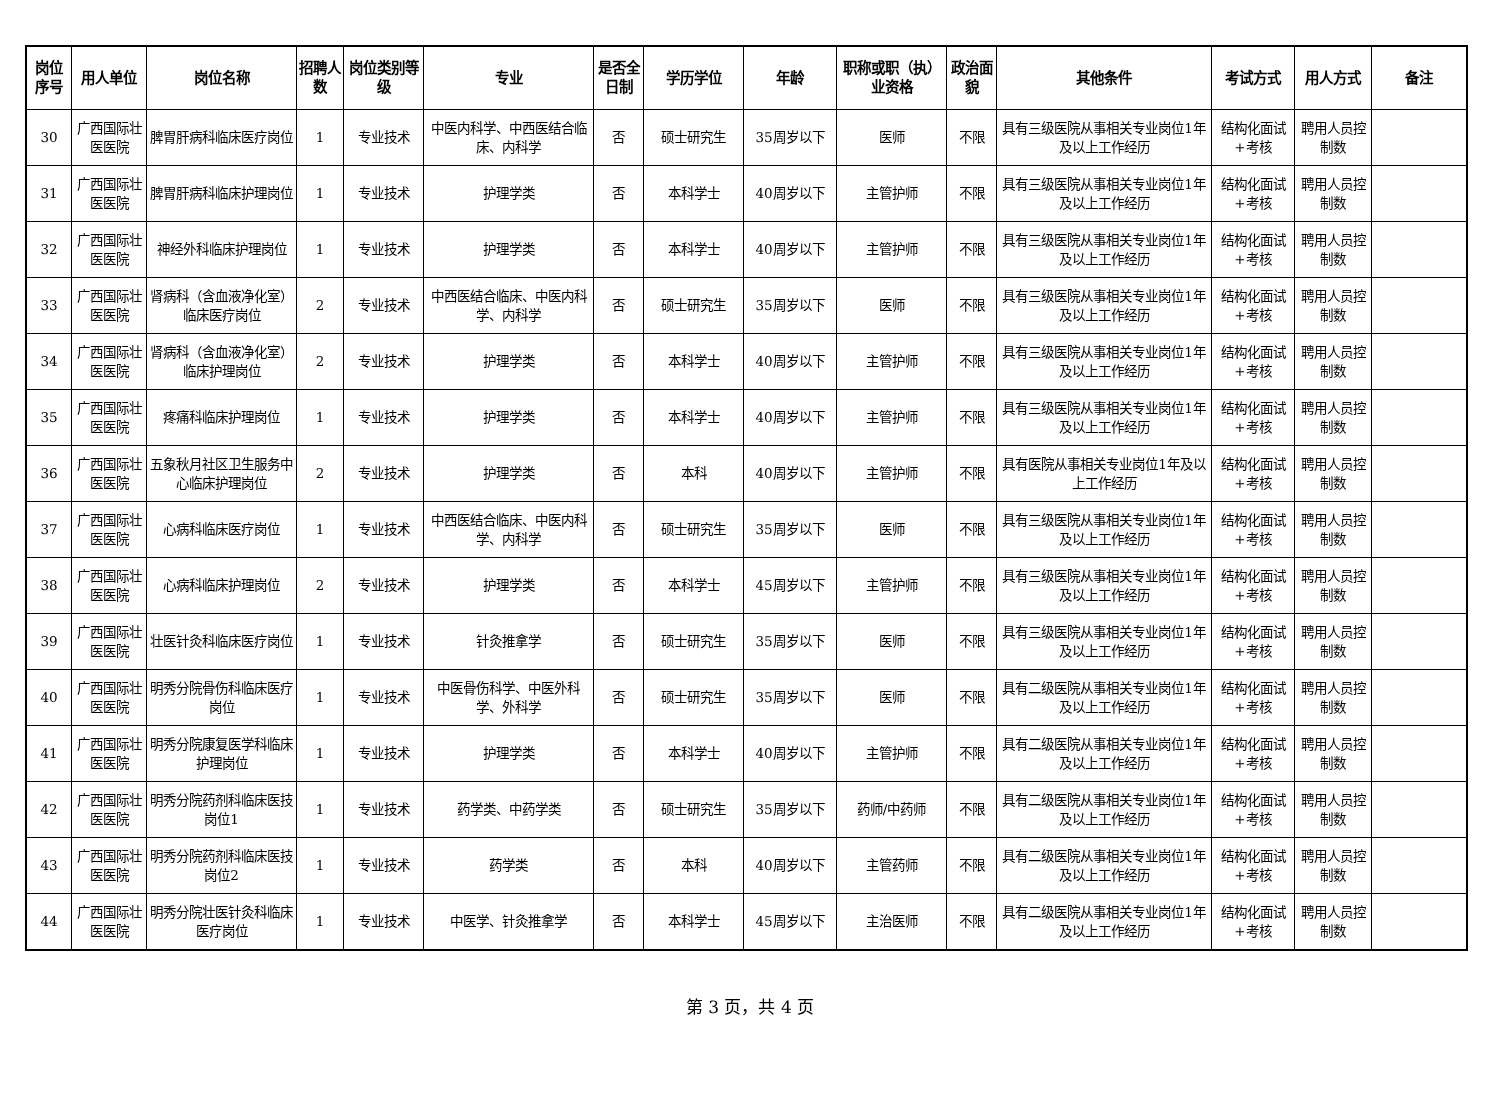| 岗位序号 | 用人单位 | 岗位名称 | 招聘人数 | 岗位类别等级 | 专业 | 是否全日制 | 学历学位 | 年龄 | 职称或职（执）业资格 | 政治面貌 | 其他条件 | 考试方式 | 用人方式 | 备注 |
| --- | --- | --- | --- | --- | --- | --- | --- | --- | --- | --- | --- | --- | --- | --- |
| 30 | 广西国际壮医医院 | 脾胃肝病科临床医疗岗位 | 1 | 专业技术 | 中医内科学、中西医结合临床、内科学 | 否 | 硕士研究生 | 35周岁以下 | 医师 | 不限 | 具有三级医院从事相关专业岗位1年及以上工作经历 | 结构化面试+考核 | 聘用人员控制数 | |
| 31 | 广西国际壮医医院 | 脾胃肝病科临床护理岗位 | 1 | 专业技术 | 护理学类 | 否 | 本科学士 | 40周岁以下 | 主管护师 | 不限 | 具有三级医院从事相关专业岗位1年及以上工作经历 | 结构化面试+考核 | 聘用人员控制数 | |
| 32 | 广西国际壮医医院 | 神经外科临床护理岗位 | 1 | 专业技术 | 护理学类 | 否 | 本科学士 | 40周岁以下 | 主管护师 | 不限 | 具有三级医院从事相关专业岗位1年及以上工作经历 | 结构化面试+考核 | 聘用人员控制数 | |
| 33 | 广西国际壮医医院 | 肾病科（含血液净化室）临床医疗岗位 | 2 | 专业技术 | 中西医结合临床、中医内科学、内科学 | 否 | 硕士研究生 | 35周岁以下 | 医师 | 不限 | 具有三级医院从事相关专业岗位1年及以上工作经历 | 结构化面试+考核 | 聘用人员控制数 | |
| 34 | 广西国际壮医医院 | 肾病科（含血液净化室）临床护理岗位 | 2 | 专业技术 | 护理学类 | 否 | 本科学士 | 40周岁以下 | 主管护师 | 不限 | 具有三级医院从事相关专业岗位1年及以上工作经历 | 结构化面试+考核 | 聘用人员控制数 | |
| 35 | 广西国际壮医医院 | 疼痛科临床护理岗位 | 1 | 专业技术 | 护理学类 | 否 | 本科学士 | 40周岁以下 | 主管护师 | 不限 | 具有三级医院从事相关专业岗位1年及以上工作经历 | 结构化面试+考核 | 聘用人员控制数 | |
| 36 | 广西国际壮医医院 | 五象秋月社区卫生服务中心临床护理岗位 | 2 | 专业技术 | 护理学类 | 否 | 本科 | 40周岁以下 | 主管护师 | 不限 | 具有医院从事相关专业岗位1年及以上工作经历 | 结构化面试+考核 | 聘用人员控制数 | |
| 37 | 广西国际壮医医院 | 心病科临床医疗岗位 | 1 | 专业技术 | 中西医结合临床、中医内科学、内科学 | 否 | 硕士研究生 | 35周岁以下 | 医师 | 不限 | 具有三级医院从事相关专业岗位1年及以上工作经历 | 结构化面试+考核 | 聘用人员控制数 | |
| 38 | 广西国际壮医医院 | 心病科临床护理岗位 | 2 | 专业技术 | 护理学类 | 否 | 本科学士 | 45周岁以下 | 主管护师 | 不限 | 具有三级医院从事相关专业岗位1年及以上工作经历 | 结构化面试+考核 | 聘用人员控制数 | |
| 39 | 广西国际壮医医院 | 壮医针灸科临床医疗岗位 | 1 | 专业技术 | 针灸推拿学 | 否 | 硕士研究生 | 35周岁以下 | 医师 | 不限 | 具有三级医院从事相关专业岗位1年及以上工作经历 | 结构化面试+考核 | 聘用人员控制数 | |
| 40 | 广西国际壮医医院 | 明秀分院骨伤科临床医疗岗位 | 1 | 专业技术 | 中医骨伤科学、中医外科学、外科学 | 否 | 硕士研究生 | 35周岁以下 | 医师 | 不限 | 具有二级医院从事相关专业岗位1年及以上工作经历 | 结构化面试+考核 | 聘用人员控制数 | |
| 41 | 广西国际壮医医院 | 明秀分院康复医学科临床护理岗位 | 1 | 专业技术 | 护理学类 | 否 | 本科学士 | 40周岁以下 | 主管护师 | 不限 | 具有二级医院从事相关专业岗位1年及以上工作经历 | 结构化面试+考核 | 聘用人员控制数 | |
| 42 | 广西国际壮医医院 | 明秀分院药剂科临床医技岗位1 | 1 | 专业技术 | 药学类、中药学类 | 否 | 硕士研究生 | 35周岁以下 | 药师/中药师 | 不限 | 具有二级医院从事相关专业岗位1年及以上工作经历 | 结构化面试+考核 | 聘用人员控制数 | |
| 43 | 广西国际壮医医院 | 明秀分院药剂科临床医技岗位2 | 1 | 专业技术 | 药学类 | 否 | 本科 | 40周岁以下 | 主管药师 | 不限 | 具有二级医院从事相关专业岗位1年及以上工作经历 | 结构化面试+考核 | 聘用人员控制数 | |
| 44 | 广西国际壮医医院 | 明秀分院壮医针灸科临床医疗岗位 | 1 | 专业技术 | 中医学、针灸推拿学 | 否 | 本科学士 | 45周岁以下 | 主治医师 | 不限 | 具有二级医院从事相关专业岗位1年及以上工作经历 | 结构化面试+考核 | 聘用人员控制数 | |
第 3 页，共 4 页